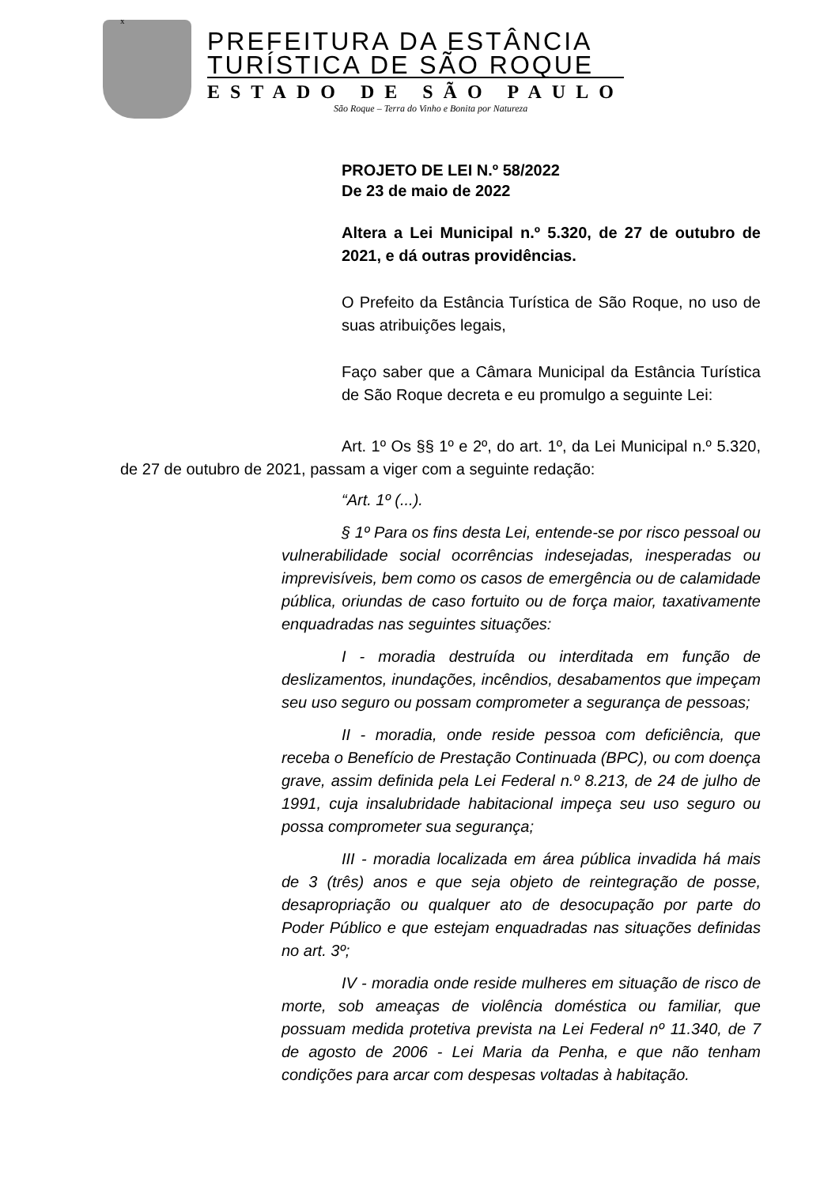x
PREFEITURA DA ESTÂNCIA
TURÍSTICA DE SÃO ROQUE
ESTADO DE SÃO PAULO
São Roque – Terra do Vinho e Bonita por Natureza
PROJETO DE LEI N.º 58/2022
De 23 de maio de 2022
Altera a Lei Municipal n.º 5.320, de 27 de outubro de 2021, e dá outras providências.
O Prefeito da Estância Turística de São Roque, no uso de suas atribuições legais,
Faço saber que a Câmara Municipal da Estância Turística de São Roque decreta e eu promulgo a seguinte Lei:
Art. 1º Os §§ 1º e 2º, do art. 1º, da Lei Municipal n.º 5.320, de 27 de outubro de 2021, passam a viger com a seguinte redação:
“Art. 1º (...).
§ 1º Para os fins desta Lei, entende-se por risco pessoal ou vulnerabilidade social ocorrências indesejadas, inesperadas ou imprevisíveis, bem como os casos de emergência ou de calamidade pública, oriundas de caso fortuito ou de força maior, taxativamente enquadradas nas seguintes situações:
I - moradia destruída ou interditada em função de deslizamentos, inundações, incêndios, desabamentos que impeçam seu uso seguro ou possam comprometer a segurança de pessoas;
II - moradia, onde reside pessoa com deficiência, que receba o Benefício de Prestação Continuada (BPC), ou com doença grave, assim definida pela Lei Federal n.º 8.213, de 24 de julho de 1991, cuja insalubridade habitacional impeça seu uso seguro ou possa comprometer sua segurança;
III - moradia localizada em área pública invadida há mais de 3 (três) anos e que seja objeto de reintegração de posse, desapropriação ou qualquer ato de desocupação por parte do Poder Público e que estejam enquadradas nas situações definidas no art. 3º;
IV - moradia onde reside mulheres em situação de risco de morte, sob ameaças de violência doméstica ou familiar, que possuam medida protetiva prevista na Lei Federal nº 11.340, de 7 de agosto de 2006 - Lei Maria da Penha, e que não tenham condições para arcar com despesas voltadas à habitação.